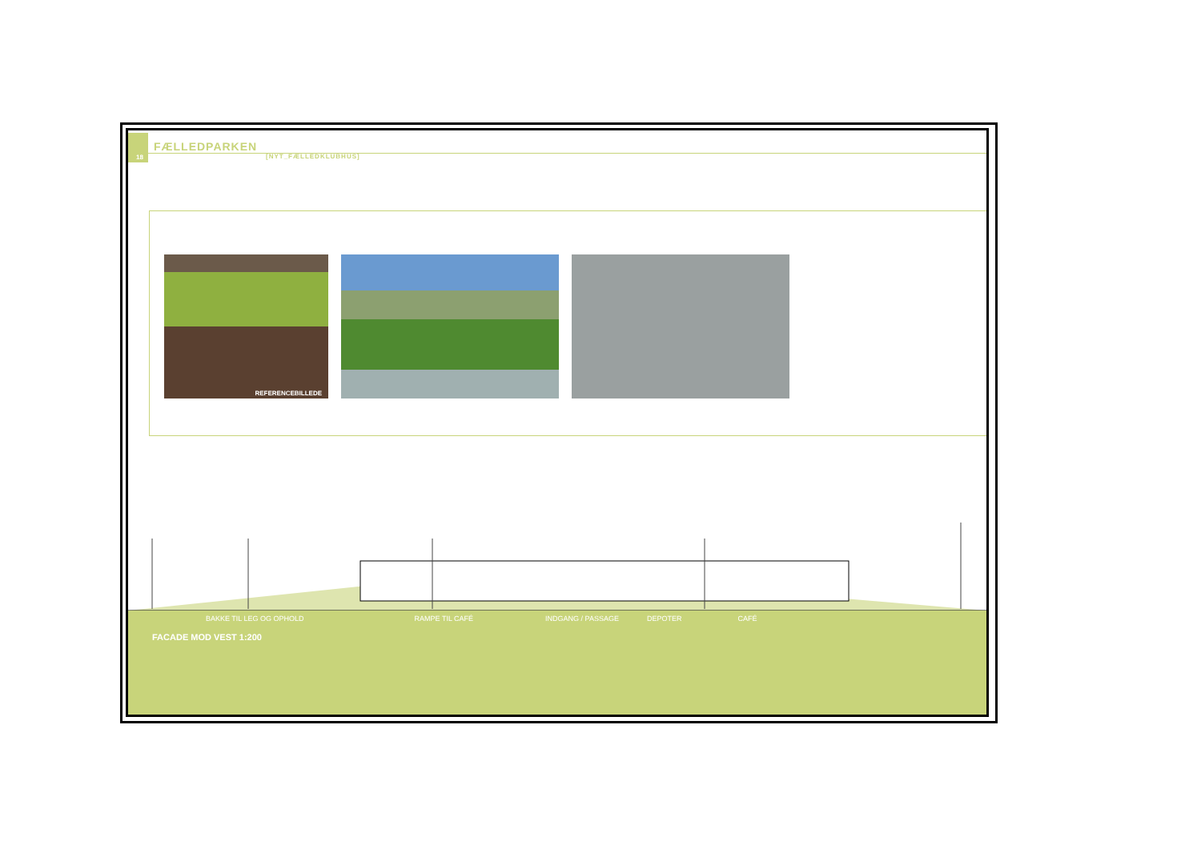18
FÆLLEDPARKEN
[NYT_FÆLLEDKLUBHUS]
REFERENCEBILLEDE
BAKKE TIL LEG OG OPHOLD RAMPE TIL CAFÉ INDGANG / PASSAGE DEPOTER CAFÉ
FACADE MOD VEST 1:200